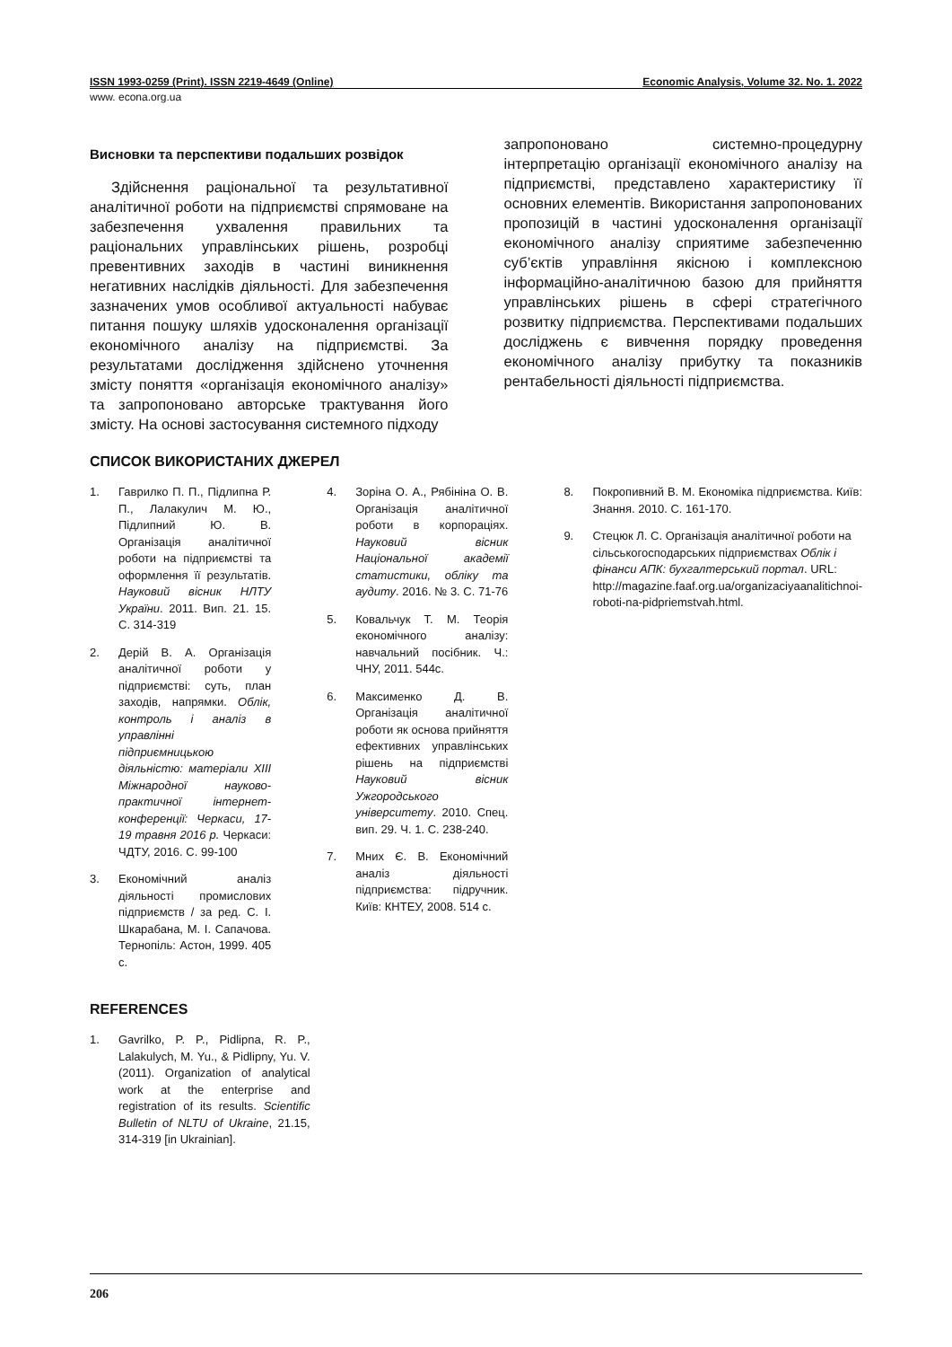ISSN 1993-0259 (Print). ISSN 2219-4649 (Online) Economic Analysis, Volume 32. No. 1. 2022
www. econa.org.ua
Висновки та перспективи подальших розвідок
Здійснення раціональної та результативної аналітичної роботи на підприємстві спрямоване на забезпечення ухвалення правильних та раціональних управлінських рішень, розробці превентивних заходів в частині виникнення негативних наслідків діяльності. Для забезпечення зазначених умов особливої актуальності набуває питання пошуку шляхів удосконалення організації економічного аналізу на підприємстві. За результатами дослідження здійснено уточнення змісту поняття «організація економічного аналізу» та запропоновано авторське трактування його змісту. На основі застосування системного підходу
запропоновано системно-процедурну інтерпретацію організації економічного аналізу на підприємстві, представлено характеристику її основних елементів. Використання запропонованих пропозицій в частині удосконалення організації економічного аналізу сприятиме забезпеченню суб’єктів управління якісною і комплексною інформаційно-аналітичною базою для прийняття управлінських рішень в сфері стратегічного розвитку підприємства. Перспективами подальших досліджень є вивчення порядку проведення економічного аналізу прибутку та показників рентабельності діяльності підприємства.
СПИСОК ВИКОРИСТАНИХ ДЖЕРЕЛ
1. Гаврилко П. П., Підлипна Р. П., Лалакулич М. Ю., Підлипний Ю. В. Організація аналітичної роботи на підприємстві та оформлення її результатів. Науковий вісник НЛТУ України. 2011. Вип. 21. 15. С. 314-319
2. Дерій В. А. Організація аналітичної роботи у підприємстві: суть, план заходів, напрямки. Облік, контроль і аналіз в управлінні підприємницькою діяльністю: матеріали XIII Міжнародної науково-практичної інтернет-конференції: Черкаси, 17-19 травня 2016 р. Черкаси: ЧДТУ, 2016. С. 99-100
3. Економічний аналіз діяльності промислових підприємств / за ред. С. І. Шкарабана, М. І. Сапачова. Тернопіль: Астон, 1999. 405 с.
4. Зоріна О. А., Рябініна О. В. Організація аналітичної роботи в корпораціях. Науковий вісник Національної академії статистики, обліку та аудиту. 2016. № 3. С. 71-76
5. Ковальчук Т. М. Теорія економічного аналізу: навчальний посібник. Ч.: ЧНУ, 2011. 544с.
6. Максименко Д. В. Організація аналітичної роботи як основа прийняття ефективних управлінських рішень на підприємстві Науковий вісник Ужгородського університету. 2010. Спец. вип. 29. Ч. 1. С. 238-240.
7. Мних Є. В. Економічний аналіз діяльності підприємства: підручник. Київ: КНТЕУ, 2008. 514 с.
8. Покропивний В. М. Економіка підприємства. Київ: Знання. 2010. С. 161-170.
9. Стецюк Л. С. Організація аналітичної роботи на сільськогосподарських підприємствах Облік і фінанси АПК: бухгалтерський портал. URL: http://magazine.faaf.org.ua/organizaciyaanalitichnoi-roboti-na-pidpriemstvah.html.
REFERENCES
1. Gavrilko, P. P., Pidlipna, R. P., Lalakulych, M. Yu., & Pidlipny, Yu. V. (2011). Organization of analytical work at the enterprise and registration of its results. Scientific Bulletin of NLTU of Ukraine, 21.15, 314-319 [in Ukrainian].
206